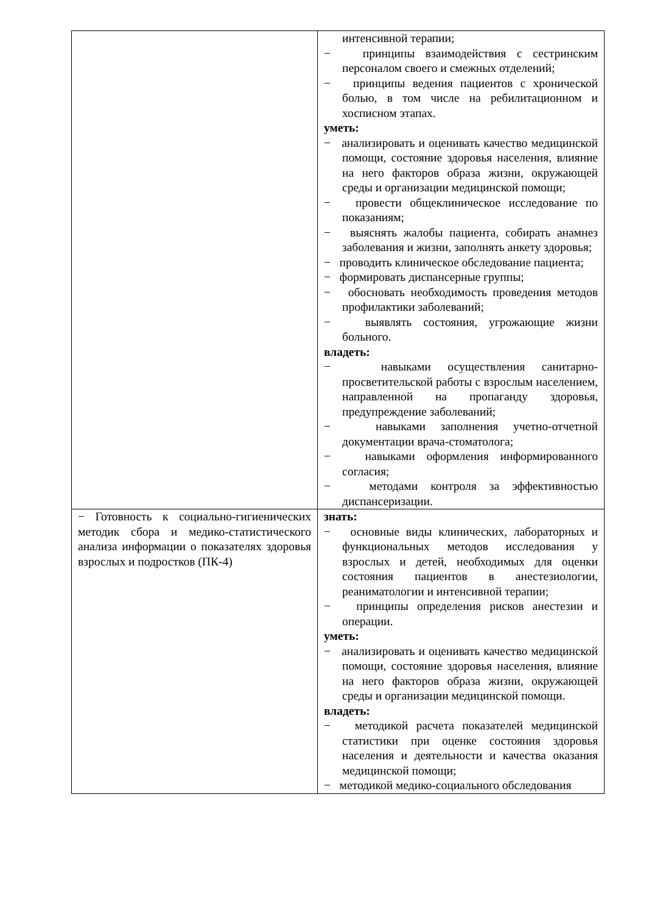| | интенсивной терапии; − принципы взаимодействия с сестринским персоналом своего и смежных отделений; − принципы ведения пациентов с хронической болью, в том числе на ребилитационном и хосписном этапах. уметь: − анализировать и оценивать качество медицинской помощи, состояние здоровья населения, влияние на него факторов образа жизни, окружающей среды и организации медицинской помощи; − провести общеклиническое исследование по показаниям; − выяснять жалобы пациента, собирать анамнез заболевания и жизни, заполнять анкету здоровья; − проводить клиническое обследование пациента; − формировать диспансерные группы; − обосновать необходимость проведения методов профилактики заболеваний; − выявлять состояния, угрожающие жизни больного. владеть: − навыками осуществления санитарно-просветительской работы с взрослым населением, направленной на пропаганду здоровья, предупреждение заболеваний; − навыками заполнения учетно-отчетной документации врача-стоматолога; − навыками оформления информированного согласия; − методами контроля за эффективностью диспансеризации. |
| − Готовность к социально-гигиенических методик сбора и медико-статистического анализа информации о показателях здоровья взрослых и подростков (ПК-4) | знать: − основные виды клинических, лабораторных и функциональных методов исследования у взрослых и детей, необходимых для оценки состояния пациентов в анестезиологии, реаниматологии и интенсивной терапии; − принципы определения рисков анестезии и операции. уметь: − анализировать и оценивать качество медицинской помощи, состояние здоровья населения, влияние на него факторов образа жизни, окружающей среды и организации медицинской помощи. владеть: − методикой расчета показателей медицинской статистики при оценке состояния здоровья населения и деятельности и качества оказания медицинской помощи; − методикой медико-социального обследования |